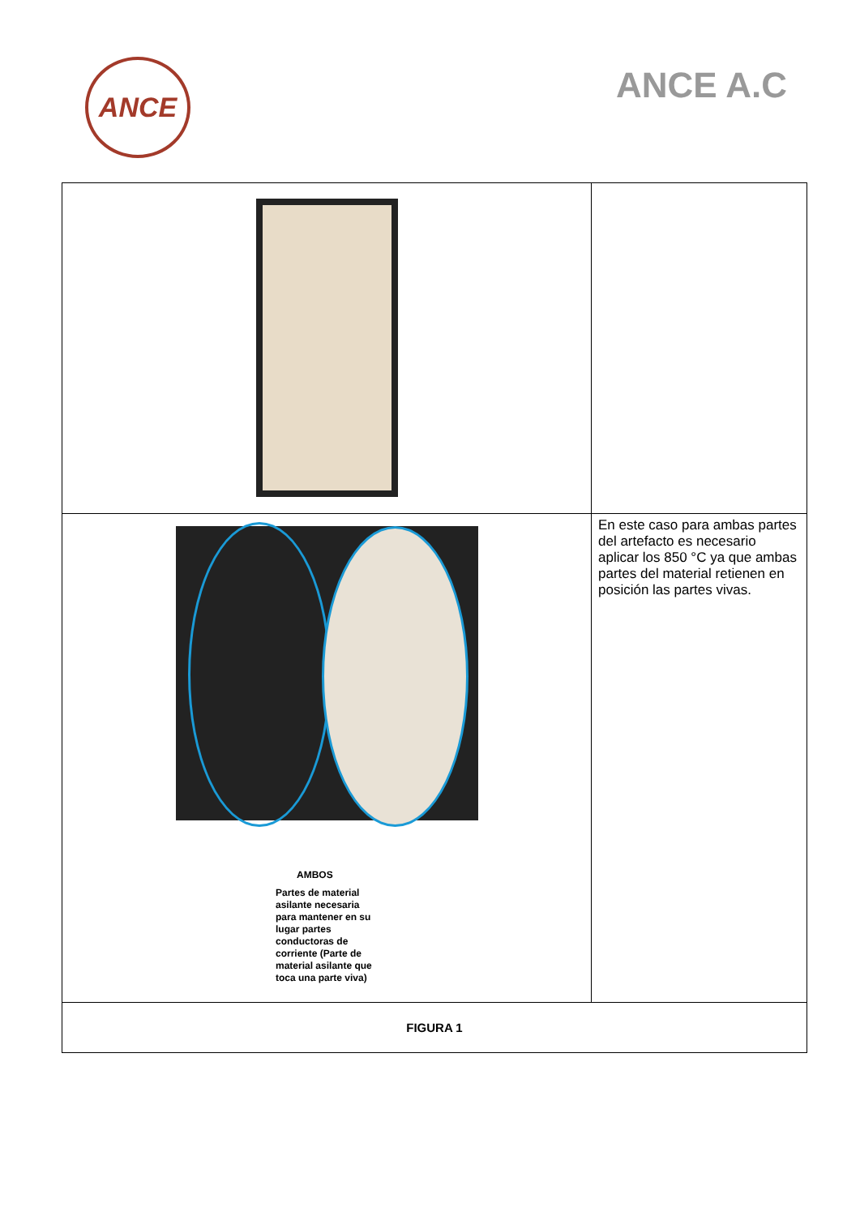ANCE
ANCE A.C
| AMBOS Partes de material asilante necesaria para mantener en su lugar partes conductoras de corriente (Parte de material asilante que toca una parte viva) | En este caso para ambas partes del artefacto es necesario aplicar los 850 °C ya que ambas partes del material retienen en posición las partes vivas. |
| FIGURA 1 | |